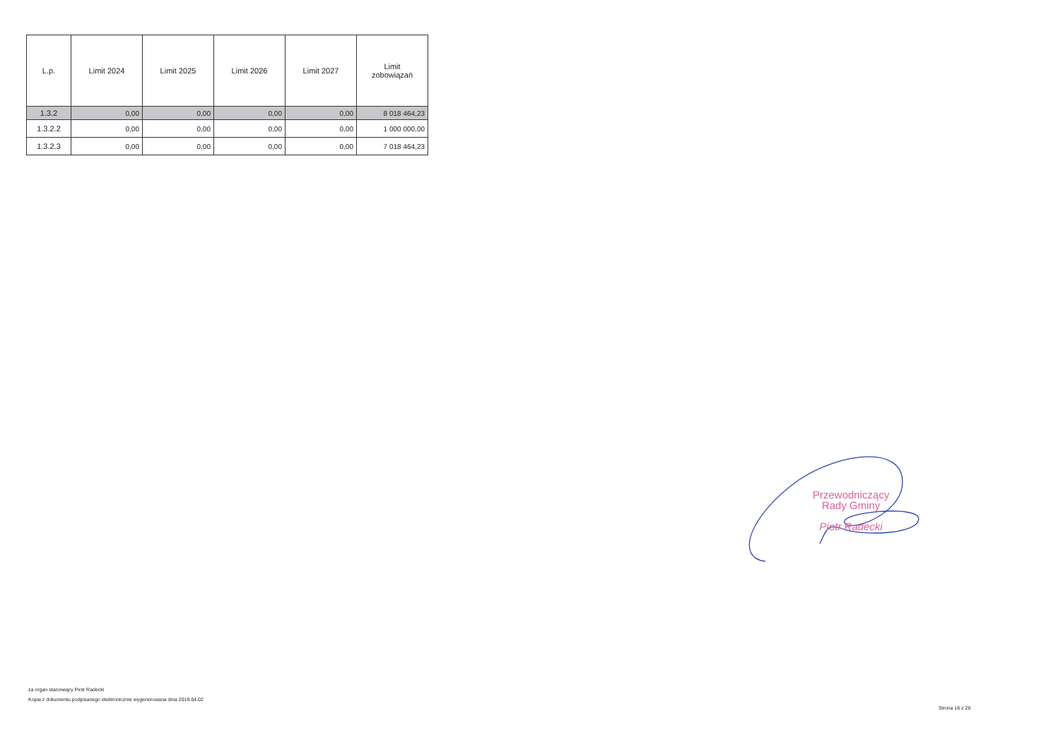| L.p. | Limit 2024 | Limit 2025 | Limit 2026 | Limit 2027 | Limit zobowiązań |
| --- | --- | --- | --- | --- | --- |
| 1.3.2 | 0,00 | 0,00 | 0,00 | 0,00 | 8 018 464,23 |
| 1.3.2.2 | 0,00 | 0,00 | 0,00 | 0,00 | 1 000 000,00 |
| 1.3.2.3 | 0,00 | 0,00 | 0,00 | 0,00 | 7 018 464,23 |
Przewodniczący
Rady Gminy
Piotr Radecki
za organ stanowiący Piotr Radecki
Kopia z dokumentu podpisanego elektronicznie wygenerowana dnia 2019.04.02
Strona 16 z 26